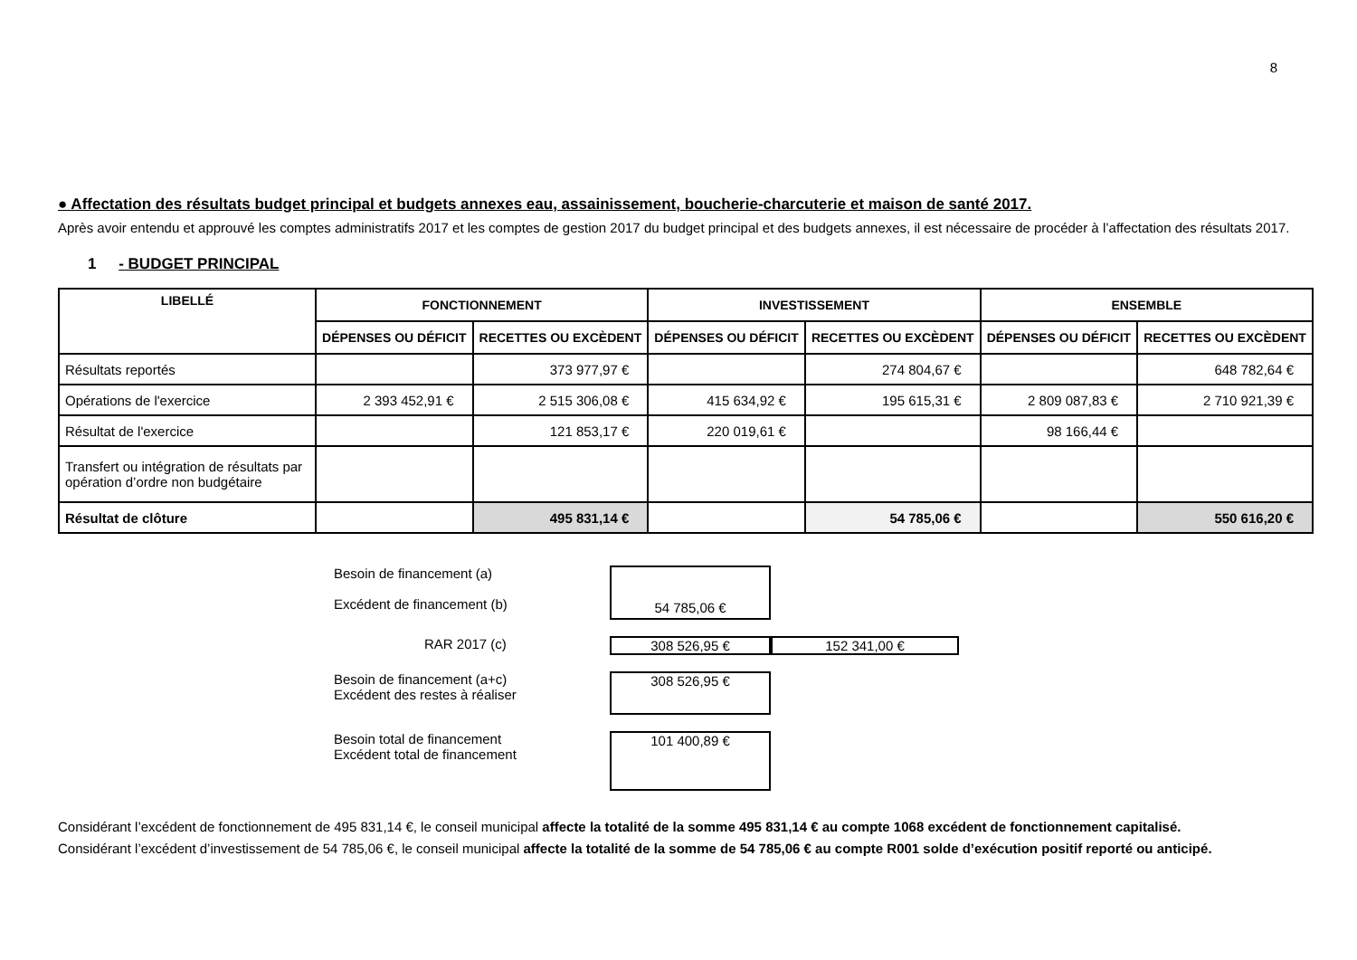8
● Affectation des résultats budget principal et budgets annexes eau, assainissement, boucherie-charcuterie et maison de santé 2017.
Après avoir entendu et approuvé les comptes administratifs 2017 et les comptes de gestion 2017 du budget principal et des budgets annexes, il est nécessaire de procéder à l’affectation des résultats 2017.
1 - BUDGET PRINCIPAL
| LIBELLÉ | FONCTIONNEMENT | | INVESTISSEMENT | | ENSEMBLE | |
| --- | --- | --- | --- | --- | --- | --- |
| | DÉPENSES OU DÉFICIT | RECETTES OU EXCÈDENT | DÉPENSES OU DÉFICIT | RECETTES OU EXCÈDENT | DÉPENSES OU DÉFICIT | RECETTES OU EXCÈDENT |
| Résultats reportés | | 373 977,97 € | | 274 804,67 € | | 648 782,64 € |
| Opérations de l'exercice | 2 393 452,91 € | 2 515 306,08 € | 415 634,92 € | 195 615,31 € | 2 809 087,83 € | 2 710 921,39 € |
| Résultat de l'exercice | | 121 853,17 € | 220 019,61 € | | 98 166,44 € | |
| Transfert ou intégration de résultats par opération d’ordre non budgétaire | | | | | | |
| Résultat de clôture | | 495 831,14 € | | 54 785,06 € | | 550 616,20 € |
Besoin de financement (a)
Excédent de financement (b)
54 785,06 €
RAR 2017 (c)
308 526,95 €
152 341,00 €
Besoin de financement (a+c)
Excédent des restes à réaliser
308 526,95 €
Besoin total de financement
Excédent total de financement
101 400,89 €
Considérant l’excédent de fonctionnement de 495 831,14 €, le conseil municipal affecte la totalité de la somme 495 831,14 € au compte 1068 excédent de fonctionnement capitalisé.
Considérant l’excédent d’investissement de 54 785,06 €, le conseil municipal affecte la totalité de la somme de 54 785,06 € au compte R001 solde d’exécution positif reporté ou anticipé.